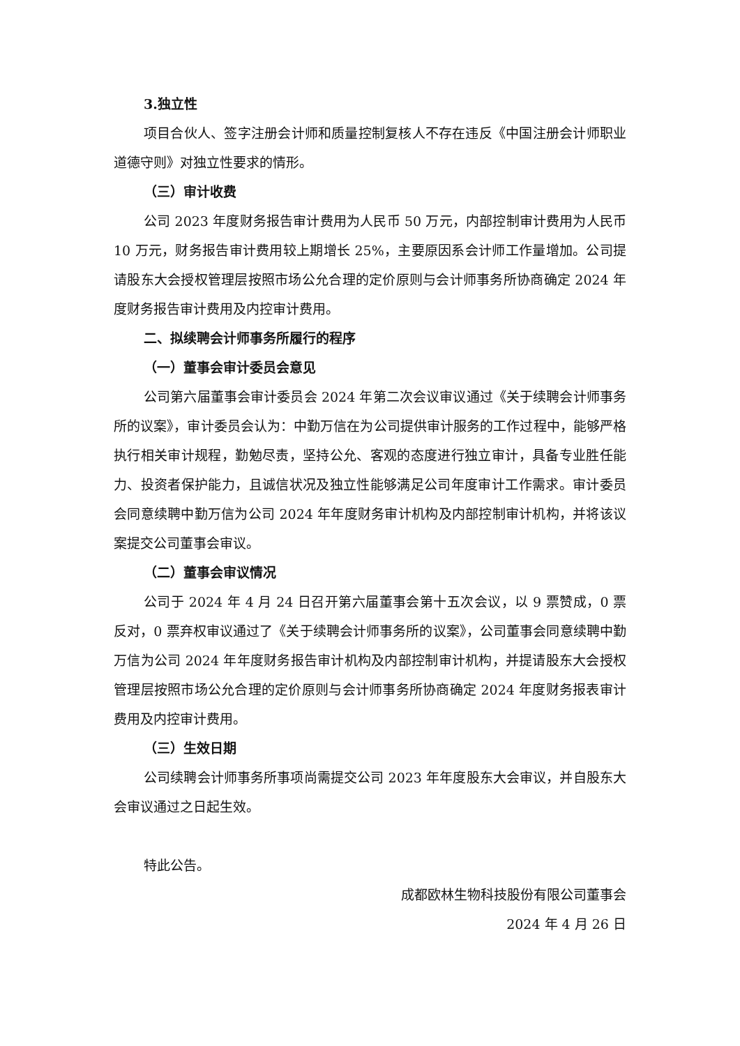3.独立性
项目合伙人、签字注册会计师和质量控制复核人不存在违反《中国注册会计师职业道德守则》对独立性要求的情形。
（三）审计收费
公司 2023 年度财务报告审计费用为人民币 50 万元，内部控制审计费用为人民币 10 万元，财务报告审计费用较上期增长 25%，主要原因系会计师工作量增加。公司提请股东大会授权管理层按照市场公允合理的定价原则与会计师事务所协商确定 2024 年度财务报告审计费用及内控审计费用。
二、拟续聘会计师事务所履行的程序
（一）董事会审计委员会意见
公司第六届董事会审计委员会 2024 年第二次会议审议通过《关于续聘会计师事务所的议案》，审计委员会认为：中勤万信在为公司提供审计服务的工作过程中，能够严格执行相关审计规程，勤勉尽责，坚持公允、客观的态度进行独立审计，具备专业胜任能力、投资者保护能力，且诚信状况及独立性能够满足公司年度审计工作需求。审计委员会同意续聘中勤万信为公司 2024 年年度财务审计机构及内部控制审计机构，并将该议案提交公司董事会审议。
（二）董事会审议情况
公司于 2024 年 4 月 24 日召开第六届董事会第十五次会议，以 9 票赞成，0 票反对，0 票弃权审议通过了《关于续聘会计师事务所的议案》，公司董事会同意续聘中勤万信为公司 2024 年年度财务报告审计机构及内部控制审计机构，并提请股东大会授权管理层按照市场公允合理的定价原则与会计师事务所协商确定 2024 年度财务报表审计费用及内控审计费用。
（三）生效日期
公司续聘会计师事务所事项尚需提交公司 2023 年年度股东大会审议，并自股东大会审议通过之日起生效。
特此公告。
成都欧林生物科技股份有限公司董事会
2024 年 4 月 26 日